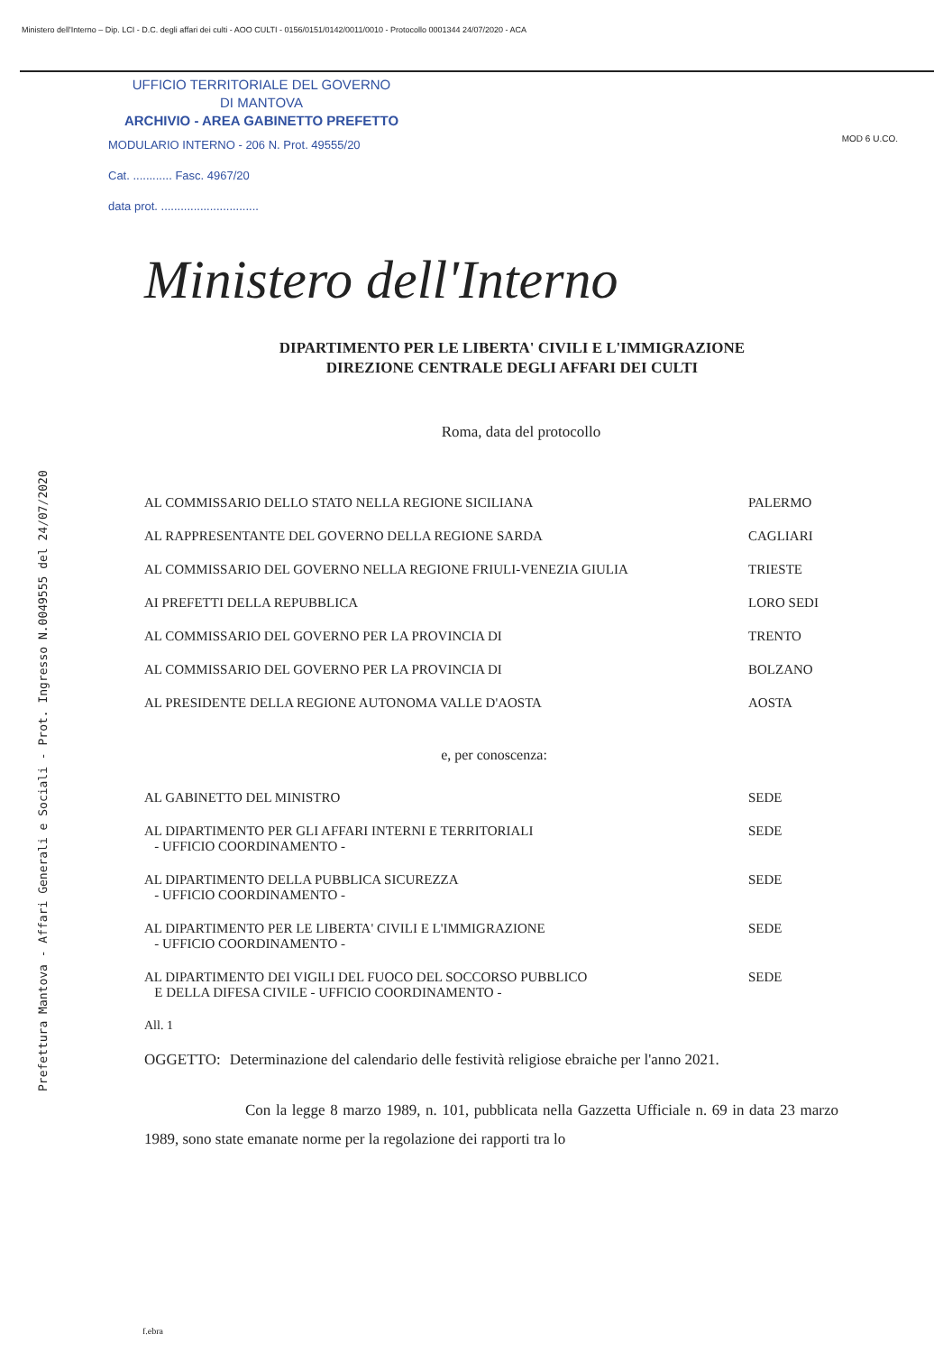Ministero dell'Interno – Dip. LCI - D.C. degli affari dei culti - AOO CULTI - 0156/0151/0142/0011/0010 - Protocollo 0001344 24/07/2020 - ACA
MOD 6 U.CO.
Prefettura Mantova - Affari Generali e Sociali - Prot. Ingresso N.0049555 del 24/07/2020
UFFICIO TERRITORIALE DEL GOVERNO
DI MANTOVA
ARCHIVIO - AREA GABINETTO PREFETTO
MODULARIO INTERNO - 206 N. Prot. 49555/20
Cat. ............ Fasc. 4967/20
data prot. ..............................
Ministero dell'Interno
DIPARTIMENTO PER LE LIBERTA' CIVILI E L'IMMIGRAZIONE
DIREZIONE CENTRALE DEGLI AFFARI DEI CULTI
Roma, data del protocollo
AL COMMISSARIO DELLO STATO NELLA REGIONE SICILIANA PALERMO
AL RAPPRESENTANTE DEL GOVERNO DELLA REGIONE SARDA CAGLIARI
AL COMMISSARIO DEL GOVERNO NELLA REGIONE FRIULI-VENEZIA GIULIA TRIESTE
AI PREFETTI DELLA REPUBBLICA LORO SEDI
AL COMMISSARIO DEL GOVERNO PER LA PROVINCIA DI TRENTO
AL COMMISSARIO DEL GOVERNO PER LA PROVINCIA DI BOLZANO
AL PRESIDENTE DELLA REGIONE AUTONOMA VALLE D'AOSTA AOSTA
e, per conoscenza:
AL GABINETTO DEL MINISTRO SEDE
AL DIPARTIMENTO PER GLI AFFARI INTERNI E TERRITORIALI
- UFFICIO COORDINAMENTO - SEDE
AL DIPARTIMENTO DELLA PUBBLICA SICUREZZA
- UFFICIO COORDINAMENTO - SEDE
AL DIPARTIMENTO PER LE LIBERTA' CIVILI E L'IMMIGRAZIONE
- UFFICIO COORDINAMENTO - SEDE
AL DIPARTIMENTO DEI VIGILI DEL FUOCO DEL SOCCORSO PUBBLICO
E DELLA DIFESA CIVILE - UFFICIO COORDINAMENTO - SEDE
All. 1
OGGETTO: Determinazione del calendario delle festività religiose ebraiche per l'anno 2021.
Con la legge 8 marzo 1989, n. 101, pubblicata nella Gazzetta Ufficiale n. 69 in data 23 marzo 1989, sono state emanate norme per la regolazione dei rapporti tra lo
f.ebra